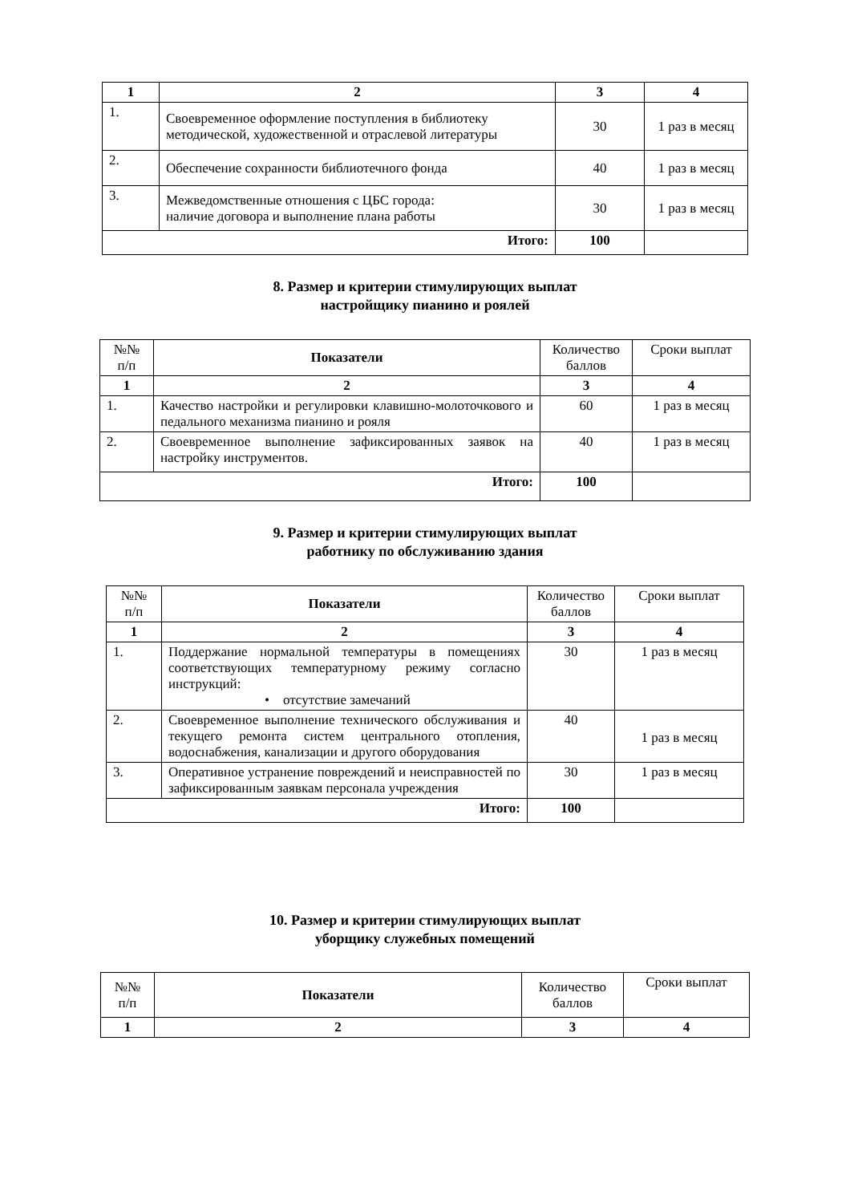| 1 | 2 | 3 | 4 |
| --- | --- | --- | --- |
| 1. | Своевременное оформление поступления в библиотеку методической, художественной и отраслевой литературы | 30 | 1 раз в месяц |
| 2. | Обеспечение сохранности библиотечного фонда | 40 | 1 раз в месяц |
| 3. | Межведомственные отношения с ЦБС города: наличие договора и выполнение плана работы | 30 | 1 раз в месяц |
| Итого: | | 100 | |
8. Размер и критерии стимулирующих выплат
настройщику пианино и роялей
| №№ п/п | Показатели | Количество баллов | Сроки выплат |
| 1 | 2 | 3 | 4 |
| 1. | Качество настройки и регулировки клавишно-молоточкового и педального механизма пианино и рояля | 60 | 1 раз в месяц |
| 2. | Своевременное выполнение зафиксированных заявок на настройку инструментов. | 40 | 1 раз в месяц |
| Итого: | | 100 | |
9. Размер и критерии стимулирующих выплат
работнику по обслуживанию здания
| №№ п/п | Показатели | Количество баллов | Сроки выплат |
| 1 | 2 | 3 | 4 |
| 1. | Поддержание нормальной температуры в помещениях соответствующих температурному режиму согласно инструкций: • отсутствие замечаний | 30 | 1 раз в месяц |
| 2. | Своевременное выполнение технического обслуживания и текущего ремонта систем центрального отопления, водоснабжения, канализации и другого оборудования | 40 | 1 раз в месяц |
| 3. | Оперативное устранение повреждений и неисправностей по зафиксированным заявкам персонала учреждения | 30 | 1 раз в месяц |
| Итого: | | 100 | |
10. Размер и критерии стимулирующих выплат
уборщику служебных помещений
| №№ п/п | Показатели | Количество баллов | Сроки выплат |
| 1 | 2 | 3 | 4 |